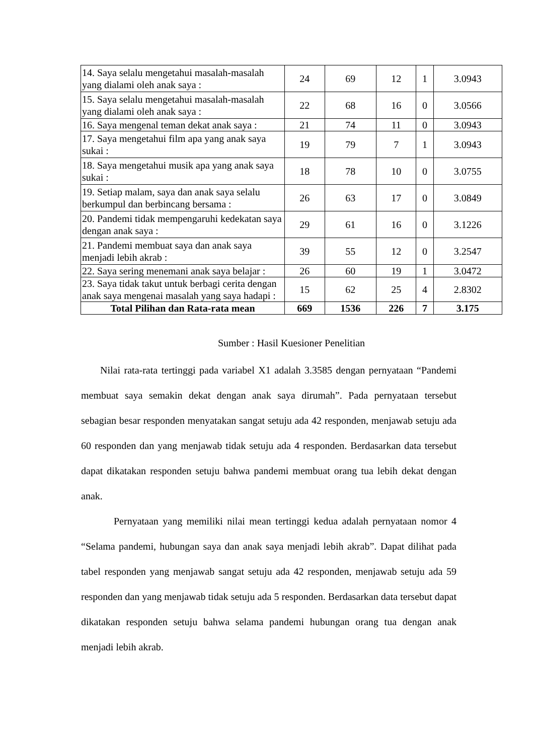| 14. Saya selalu mengetahui masalah-masalah yang dialami oleh anak saya : | 24 | 69 | 12 | 1 | 3.0943 |
| 15. Saya selalu mengetahui masalah-masalah yang dialami oleh anak saya : | 22 | 68 | 16 | 0 | 3.0566 |
| 16. Saya mengenal teman dekat anak saya : | 21 | 74 | 11 | 0 | 3.0943 |
| 17. Saya mengetahui film apa yang anak saya sukai : | 19 | 79 | 7 | 1 | 3.0943 |
| 18. Saya mengetahui musik apa yang anak saya sukai : | 18 | 78 | 10 | 0 | 3.0755 |
| 19. Setiap malam, saya dan anak saya selalu berkumpul dan berbincang bersama : | 26 | 63 | 17 | 0 | 3.0849 |
| 20. Pandemi tidak mempengaruhi kedekatan saya dengan anak saya : | 29 | 61 | 16 | 0 | 3.1226 |
| 21. Pandemi membuat saya dan anak saya menjadi lebih akrab : | 39 | 55 | 12 | 0 | 3.2547 |
| 22. Saya sering menemani anak saya belajar : | 26 | 60 | 19 | 1 | 3.0472 |
| 23. Saya tidak takut untuk berbagi cerita dengan anak saya mengenai masalah yang saya hadapi : | 15 | 62 | 25 | 4 | 2.8302 |
| Total Pilihan dan Rata-rata mean | 669 | 1536 | 226 | 7 | 3.175 |
Sumber : Hasil Kuesioner Penelitian
Nilai rata-rata tertinggi pada variabel X1 adalah 3.3585 dengan pernyataan “Pandemi membuat saya semakin dekat dengan anak saya dirumah”. Pada pernyataan tersebut sebagian besar responden menyatakan sangat setuju ada 42 responden, menjawab setuju ada 60 responden dan yang menjawab tidak setuju ada 4 responden. Berdasarkan data tersebut dapat dikatakan responden setuju bahwa pandemi membuat orang tua lebih dekat dengan anak.
Pernyataan yang memiliki nilai mean tertinggi kedua adalah pernyataan nomor 4 “Selama pandemi, hubungan saya dan anak saya menjadi lebih akrab”. Dapat dilihat pada tabel responden yang menjawab sangat setuju ada 42 responden, menjawab setuju ada 59 responden dan yang menjawab tidak setuju ada 5 responden. Berdasarkan data tersebut dapat dikatakan responden setuju bahwa selama pandemi hubungan orang tua dengan anak menjadi lebih akrab.